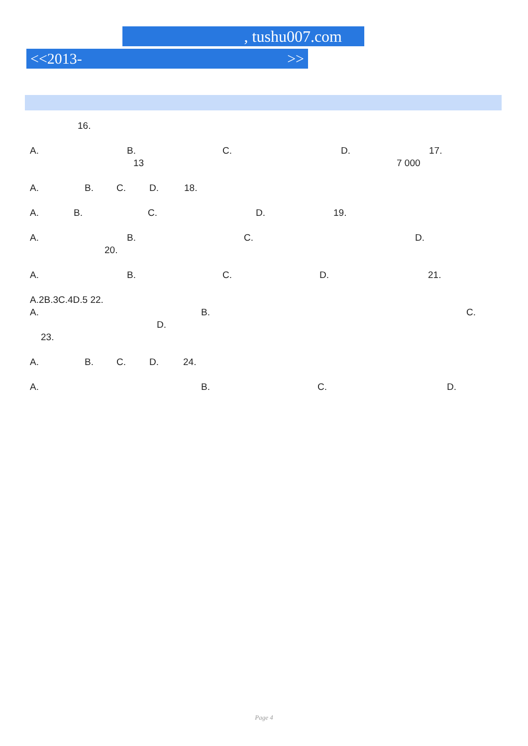, tushu007.com
<<2013- >>
16.
A. B. C. D. 17.
13 7 000
A. B. C. D. 18.
A. B. C. D. 19.
A. B. C. D.
20.
A. B. C. D. 21.
A.2B.3C.4D.5 22.
A. B. C.
D.
23.
A. B. C. D. 24.
A. B. C. D.
Page 4